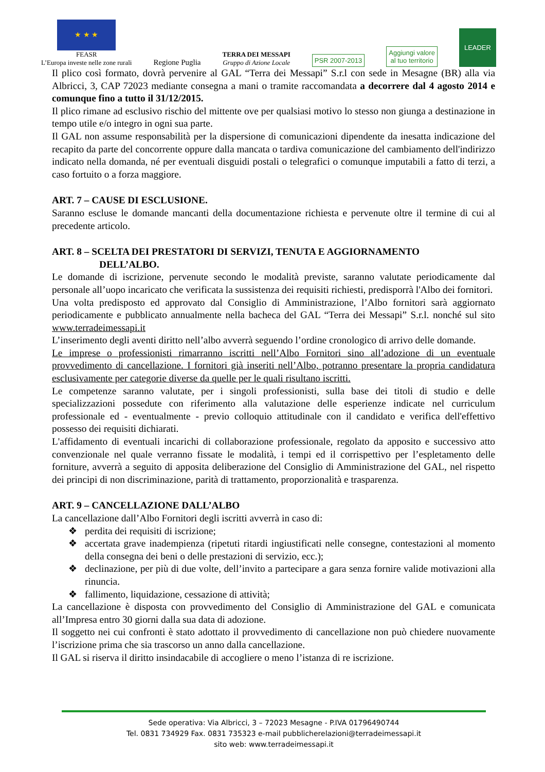★ ★ ★
FEASR
L’Europa investe nelle zone rurali
Regione Puglia
TERRA DEI MESSAPI
Gruppo di Azione Locale
PSR 2007-2013
Aggiungi valore
al tuo territorio
LEADER
Il plico così formato, dovrà pervenire al GAL “Terra dei Messapi” S.r.l con sede in Mesagne (BR) alla via Albricci, 3, CAP 72023 mediante consegna a mani o tramite raccomandata a decorrere dal 4 agosto 2014 e comunque fino a tutto il 31/12/2015.
Il plico rimane ad esclusivo rischio del mittente ove per qualsiasi motivo lo stesso non giunga a destinazione in tempo utile e/o integro in ogni sua parte.
Il GAL non assume responsabilità per la dispersione di comunicazioni dipendente da inesatta indicazione del recapito da parte del concorrente oppure dalla mancata o tardiva comunicazione del cambiamento dell'indirizzo indicato nella domanda, né per eventuali disguidi postali o telegrafici o comunque imputabili a fatto di terzi, a caso fortuito o a forza maggiore.
ART. 7 – CAUSE DI ESCLUSIONE.
Saranno escluse le domande mancanti della documentazione richiesta e pervenute oltre il termine di cui al precedente articolo.
ART. 8 – SCELTA DEI PRESTATORI DI SERVIZI, TENUTA E AGGIORNAMENTO
DELL’ALBO.
Le domande di iscrizione, pervenute secondo le modalità previste, saranno valutate periodicamente dal personale all’uopo incaricato che verificata la sussistenza dei requisiti richiesti, predisporrà l'Albo dei fornitori.
Una volta predisposto ed approvato dal Consiglio di Amministrazione, l’Albo fornitori sarà aggiornato periodicamente e pubblicato annualmente nella bacheca del GAL “Terra dei Messapi” S.r.l. nonché sul sito www.terradeimessapi.it
L’inserimento degli aventi diritto nell’albo avverrà seguendo l’ordine cronologico di arrivo delle domande.
Le imprese o professionisti rimarranno iscritti nell’Albo Fornitori sino all’adozione di un eventuale provvedimento di cancellazione. I fornitori già inseriti nell’Albo, potranno presentare la propria candidatura esclusivamente per categorie diverse da quelle per le quali risultano iscritti.
Le competenze saranno valutate, per i singoli professionisti, sulla base dei titoli di studio e delle specializzazioni possedute con riferimento alla valutazione delle esperienze indicate nel curriculum professionale ed - eventualmente - previo colloquio attitudinale con il candidato e verifica dell'effettivo possesso dei requisiti dichiarati.
L'affidamento di eventuali incarichi di collaborazione professionale, regolato da apposito e successivo atto convenzionale nel quale verranno fissate le modalità, i tempi ed il corrispettivo per l’espletamento delle forniture, avverrà a seguito di apposita deliberazione del Consiglio di Amministrazione del GAL, nel rispetto dei principi di non discriminazione, parità di trattamento, proporzionalità e trasparenza.
ART. 9 – CANCELLAZIONE DALL’ALBO
La cancellazione dall’Albo Fornitori degli iscritti avverrà in caso di:
❖ perdita dei requisiti di iscrizione;
❖ accertata grave inadempienza (ripetuti ritardi ingiustificati nelle consegne, contestazioni al momento della consegna dei beni o delle prestazioni di servizio, ecc.);
❖ declinazione, per più di due volte, dell’invito a partecipare a gara senza fornire valide motivazioni alla rinuncia.
❖ fallimento, liquidazione, cessazione di attività;
La cancellazione è disposta con provvedimento del Consiglio di Amministrazione del GAL e comunicata all’Impresa entro 30 giorni dalla sua data di adozione.
Il soggetto nei cui confronti è stato adottato il provvedimento di cancellazione non può chiedere nuovamente l’iscrizione prima che sia trascorso un anno dalla cancellazione.
Il GAL si riserva il diritto insindacabile di accogliere o meno l’istanza di re iscrizione.
Sede operativa: Via Albricci, 3 – 72023 Mesagne - P.IVA 01796490744
Tel. 0831 734929 Fax. 0831 735323 e-mail pubblicherelazioni@terradeimessapi.it
sito web: www.terradeimessapi.it